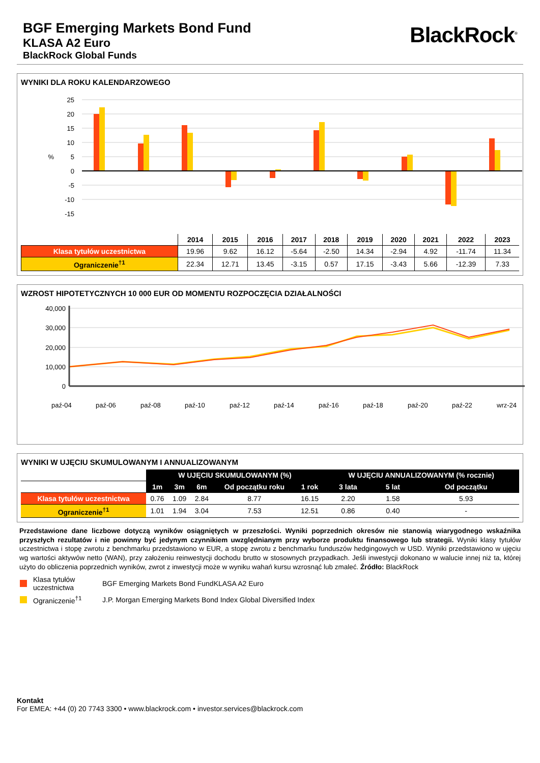BGF Emerging Markets Bond Fund
KLASA A2 Euro
BlackRock Global Funds
BlackRock<sup>®</sup>
WYNIKI DLA ROKU KALENDARZOWEGO
25
20
15
10
5
0
-5
-10
-15
%
| | 2014 | 2015 | 2016 | 2017 | 2018 | 2019 | 2020 | 2021 | 2022 | 2023 |
| --- | --- | --- | --- | --- | --- | --- | --- | --- | --- | --- |
| Klasa tytułów uczestnictwa | 19.96 | 9.62 | 16.12 | -5.64 | -2.50 | 14.34 | -2.94 | 4.92 | -11.74 | 11.34 |
| Ograniczenie<sup>†1</sup> | 22.34 | 12.71 | 13.45 | -3.15 | 0.57 | 17.15 | -3.43 | 5.66 | -12.39 | 7.33 |
WZROST HIPOTETYCZNYCH 10 000 EUR OD MOMENTU ROZPOCZĘCIA DZIAŁALNOŚCI
40,000
30,000
20,000
10,000
0
paź-04
paź-06
paź-08
paź-10
paź-12
paź-14
paź-16
paź-18
paź-20
paź-22
wrz-24
WYNIKI W UJĘCIU SKUMULOWANYM I ANNUALIZOWANYM
| | W UJĘCIU SKUMULOWANYM (%) | | | | | W UJĘCIU ANNUALIZOWANYM (% rocznie) | | |
| | 1m | 3m | 6m | Od początku roku | 1 rok | 3 lata | 5 lat | Od początku |
| Klasa tytułów uczestnictwa | 0.76 | 1.09 | 2.84 | 8.77 | 16.15 | 2.20 | 1.58 | 5.93 |
| Ograniczenie<sup>†1</sup> | 1.01 | 1.94 | 3.04 | 7.53 | 12.51 | 0.86 | 0.40 | - |
Przedstawione dane liczbowe dotyczą wyników osiągniętych w przeszłości. Wyniki poprzednich okresów nie stanowią wiarygodnego wskaźnika przyszłych rezultatów i nie powinny być jedynym czynnikiem uwzględnianym przy wyborze produktu finansowego lub strategii. Wyniki klasy tytułów uczestnictwa i stopę zwrotu z benchmarku przedstawiono w EUR, a stopę zwrotu z benchmarku funduszów hedgingowych w USD. Wyniki przedstawiono w ujęciu wg wartości aktywów netto (WAN), przy założeniu reinwestycji dochodu brutto w stosownych przypadkach. Jeśli inwestycji dokonano w walucie innej niż ta, której użyto do obliczenia poprzednich wyników, zwrot z inwestycji może w wyniku wahań kursu wzrosnąć lub zmaleć. Źródło: BlackRock
Klasa tytułów uczestnictwa
BGF Emerging Markets Bond FundKLASA A2 Euro
Ograniczenie<sup>†1</sup>
J.P. Morgan Emerging Markets Bond Index Global Diversified Index
Kontakt
For EMEA: +44 (0) 20 7743 3300 • www.blackrock.com • investor.services@blackrock.com